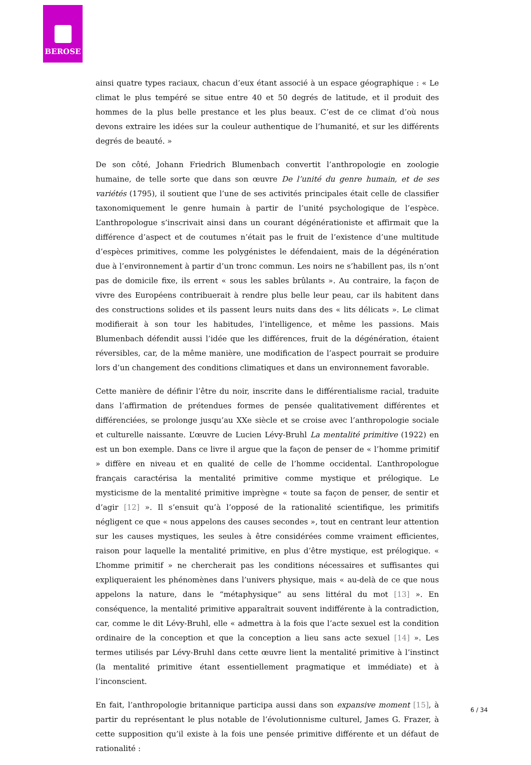BEROSE
ainsi quatre types raciaux, chacun d’eux étant associé à un espace géographique : « Le climat le plus tempéré se situe entre 40 et 50 degrés de latitude, et il produit des hommes de la plus belle prestance et les plus beaux. C’est de ce climat d’où nous devons extraire les idées sur la couleur authentique de l’humanité, et sur les différents degrés de beauté. »
De son côté, Johann Friedrich Blumenbach convertit l’anthropologie en zoologie humaine, de telle sorte que dans son œuvre De l’unité du genre humain, et de ses variétés (1795), il soutient que l’une de ses activités principales était celle de classifier taxonomiquement le genre humain à partir de l’unité psychologique de l’espèce. L’anthropologue s’inscrivait ainsi dans un courant dégénérationiste et affirmait que la différence d’aspect et de coutumes n’était pas le fruit de l’existence d’une multitude d’espèces primitives, comme les polygénistes le défendaient, mais de la dégénération due à l’environnement à partir d’un tronc commun. Les noirs ne s’habillent pas, ils n’ont pas de domicile fixe, ils errent « sous les sables brûlants ». Au contraire, la façon de vivre des Européens contribuerait à rendre plus belle leur peau, car ils habitent dans des constructions solides et ils passent leurs nuits dans des « lits délicats ». Le climat modifierait à son tour les habitudes, l’intelligence, et même les passions. Mais Blumenbach défendit aussi l’idée que les différences, fruit de la dégénération, étaient réversibles, car, de la même manière, une modification de l’aspect pourrait se produire lors d’un changement des conditions climatiques et dans un environnement favorable.
Cette manière de définir l’être du noir, inscrite dans le différentialisme racial, traduite dans l’affirmation de prétendues formes de pensée qualitativement différentes et différenciées, se prolonge jusqu’au XXe siècle et se croise avec l’anthropologie sociale et culturelle naissante. L’œuvre de Lucien Lévy-Bruhl La mentalité primitive (1922) en est un bon exemple. Dans ce livre il argue que la façon de penser de « l’homme primitif » diffère en niveau et en qualité de celle de l’homme occidental. L’anthropologue français caractérisa la mentalité primitive comme mystique et prélogique. Le mysticisme de la mentalité primitive imprègne « toute sa façon de penser, de sentir et d’agir [12] ». Il s’ensuit qu’à l’opposé de la rationalité scientifique, les primitifs négligent ce que « nous appelons des causes secondes », tout en centrant leur attention sur les causes mystiques, les seules à être considérées comme vraiment efficientes, raison pour laquelle la mentalité primitive, en plus d’être mystique, est prélogique. « L’homme primitif » ne chercherait pas les conditions nécessaires et suffisantes qui expliqueraient les phénomènes dans l’univers physique, mais « au-delà de ce que nous appelons la nature, dans le “métaphysique” au sens littéral du mot [13] ». En conséquence, la mentalité primitive apparaîtrait souvent indifférente à la contradiction, car, comme le dit Lévy-Bruhl, elle « admettra à la fois que l’acte sexuel est la condition ordinaire de la conception et que la conception a lieu sans acte sexuel [14] ». Les termes utilisés par Lévy-Bruhl dans cette œuvre lient la mentalité primitive à l’instinct (la mentalité primitive étant essentiellement pragmatique et immédiate) et à l’inconscient.
En fait, l’anthropologie britannique participa aussi dans son expansive moment [15], à partir du représentant le plus notable de l’évolutionnisme culturel, James G. Frazer, à cette supposition qu’il existe à la fois une pensée primitive différente et un défaut de rationalité :
6 / 34